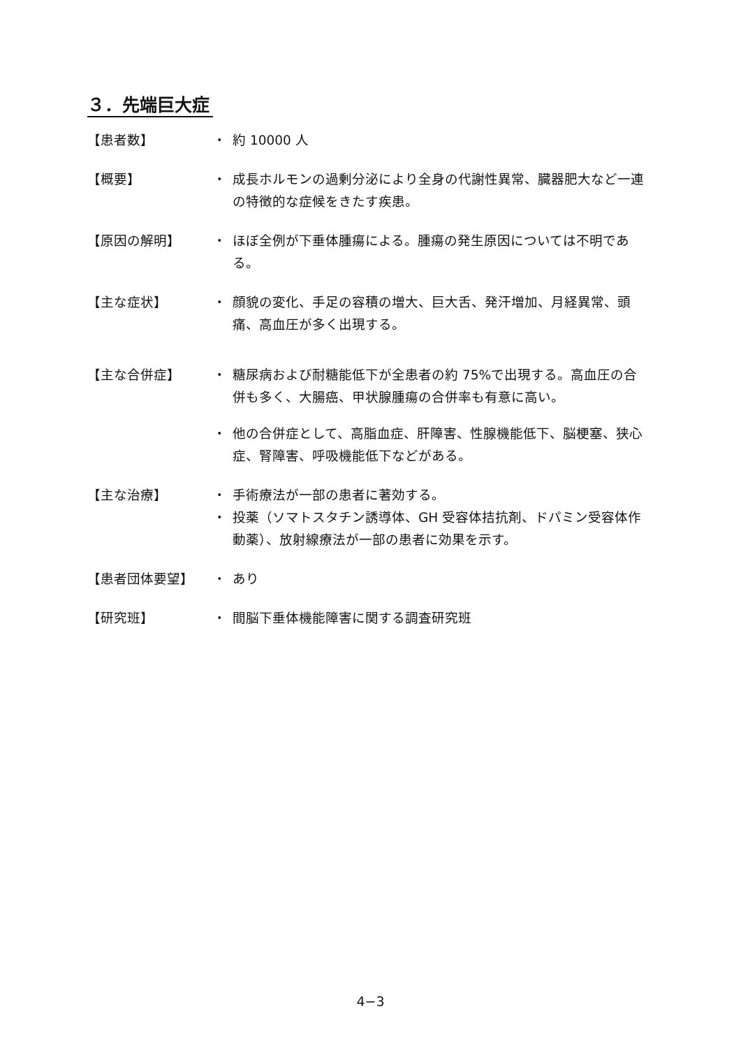３．先端巨大症
【患者数】 ・ 約 10000 人
【概要】 ・ 成長ホルモンの過剰分泌により全身の代謝性異常、臓器肥大など一連の特徴的な症候をきたす疾患。
【原因の解明】 ・ ほぼ全例が下垂体腫瘍による。腫瘍の発生原因については不明である。
【主な症状】 ・ 顔貌の変化、手足の容積の増大、巨大舌、発汗増加、月経異常、頭痛、高血圧が多く出現する。
【主な合併症】 ・ 糖尿病および耐糖能低下が全患者の約 75%で出現する。高血圧の合併も多く、大腸癌、甲状腺腫瘍の合併率も有意に高い。
・ 他の合併症として、高脂血症、肝障害、性腺機能低下、脳梗塞、狭心症、腎障害、呼吸機能低下などがある。
【主な治療】 ・ 手術療法が一部の患者に著効する。
・ 投薬（ソマトスタチン誘導体、GH 受容体拮抗剤、ドパミン受容体作動薬）、放射線療法が一部の患者に効果を示す。
【患者団体要望】 ・ あり
【研究班】 ・ 間脳下垂体機能障害に関する調査研究班
4−3